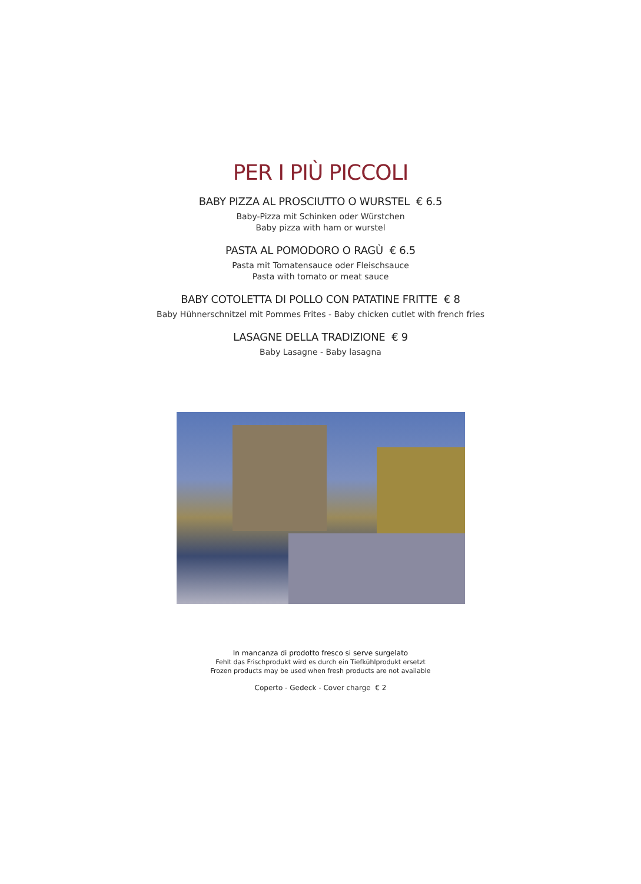PER I PIÙ PICCOLI
BABY PIZZA AL PROSCIUTTO O WURSTEL € 6.5
Baby-Pizza mit Schinken oder Würstchen
Baby pizza with ham or wurstel
PASTA AL POMODORO O RAGÙ € 6.5
Pasta mit Tomatensauce oder Fleischsauce
Pasta with tomato or meat sauce
BABY COTOLETTA DI POLLO CON PATATINE FRITTE € 8
Baby Hühnerschnitzel mit Pommes Frites - Baby chicken cutlet with french fries
LASAGNE DELLA TRADIZIONE € 9
Baby Lasagne - Baby lasagna
In mancanza di prodotto fresco si serve surgelato
Fehlt das Frischprodukt wird es durch ein Tiefkühlprodukt ersetzt
Frozen products may be used when fresh products are not available
Coperto - Gedeck - Cover charge € 2